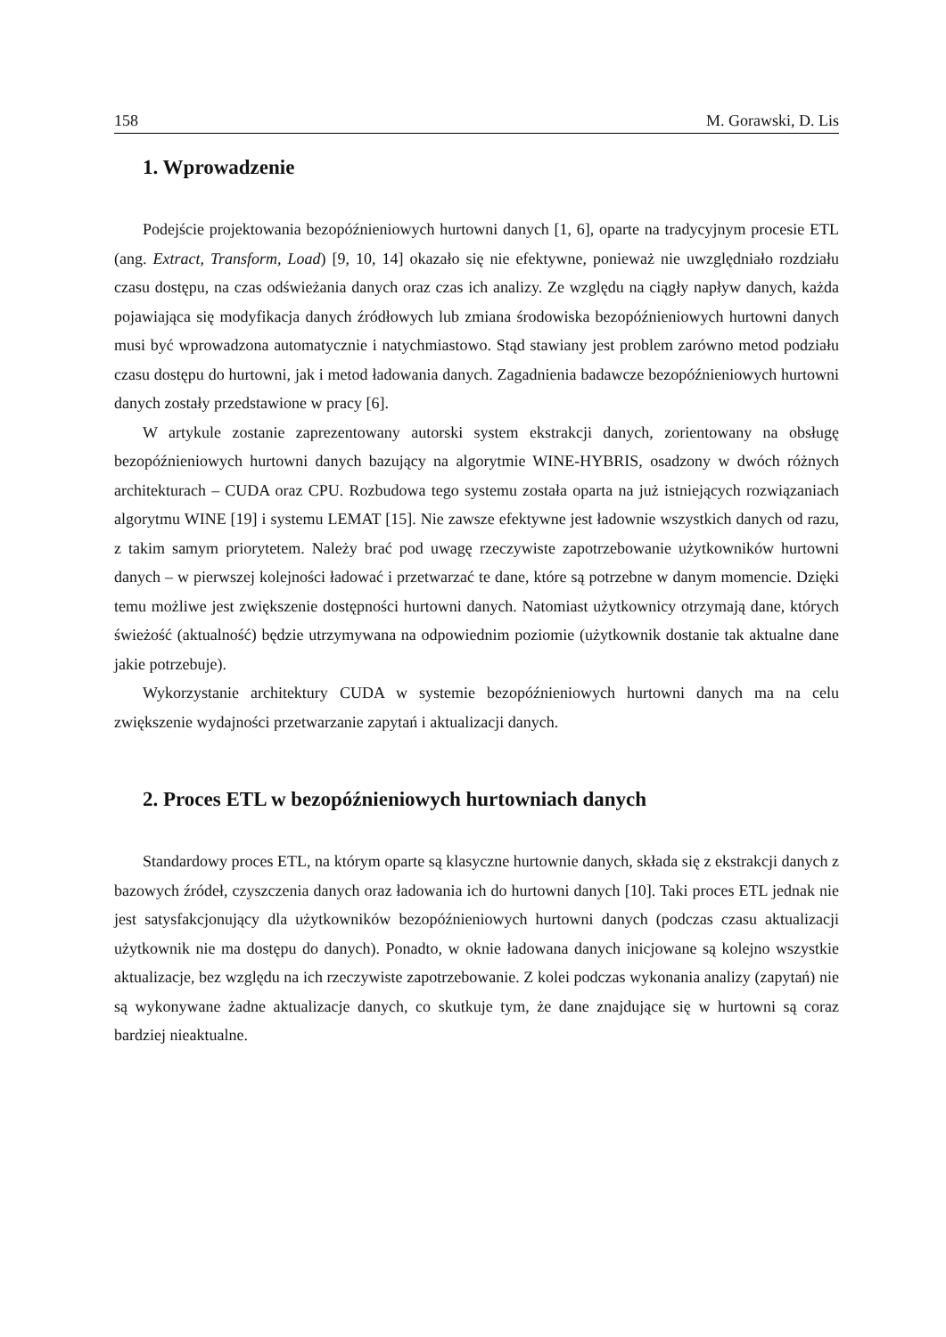158 M. Gorawski, D. Lis
1. Wprowadzenie
Podejście projektowania bezopóźnieniowych hurtowni danych [1, 6], oparte na tradycyjnym procesie ETL (ang. Extract, Transform, Load) [9, 10, 14] okazało się nie efektywne, ponieważ nie uwzględniało rozdziału czasu dostępu, na czas odświeżania danych oraz czas ich analizy. Ze względu na ciągły napływ danych, każda pojawiająca się modyfikacja danych źródłowych lub zmiana środowiska bezopóźnieniowych hurtowni danych musi być wprowadzona automatycznie i natychmiastowo. Stąd stawiany jest problem zarówno metod podziału czasu dostępu do hurtowni, jak i metod ładowania danych. Zagadnienia badawcze bezopóźnieniowych hurtowni danych zostały przedstawione w pracy [6].
W artykule zostanie zaprezentowany autorski system ekstrakcji danych, zorientowany na obsługę bezopóźnieniowych hurtowni danych bazujący na algorytmie WINE-HYBRIS, osadzony w dwóch różnych architekturach – CUDA oraz CPU. Rozbudowa tego systemu została oparta na już istniejących rozwiązaniach algorytmu WINE [19] i systemu LEMAT [15]. Nie zawsze efektywne jest ładownie wszystkich danych od razu, z takim samym priorytetem. Należy brać pod uwagę rzeczywiste zapotrzebowanie użytkowników hurtowni danych – w pierwszej kolejności ładować i przetwarzać te dane, które są potrzebne w danym momencie. Dzięki temu możliwe jest zwiększenie dostępności hurtowni danych. Natomiast użytkownicy otrzymają dane, których świeżość (aktualność) będzie utrzymywana na odpowiednim poziomie (użytkownik dostanie tak aktualne dane jakie potrzebuje).
Wykorzystanie architektury CUDA w systemie bezopóźnieniowych hurtowni danych ma na celu zwiększenie wydajności przetwarzanie zapytań i aktualizacji danych.
2. Proces ETL w bezopóźnieniowych hurtowniach danych
Standardowy proces ETL, na którym oparte są klasyczne hurtownie danych, składa się z ekstrakcji danych z bazowych źródeł, czyszczenia danych oraz ładowania ich do hurtowni danych [10]. Taki proces ETL jednak nie jest satysfakcjonujący dla użytkowników bezopóźnieniowych hurtowni danych (podczas czasu aktualizacji użytkownik nie ma dostępu do danych). Ponadto, w oknie ładowana danych inicjowane są kolejno wszystkie aktualizacje, bez względu na ich rzeczywiste zapotrzebowanie. Z kolei podczas wykonania analizy (zapytań) nie są wykonywane żadne aktualizacje danych, co skutkuje tym, że dane znajdujące się w hurtowni są coraz bardziej nieaktualne.